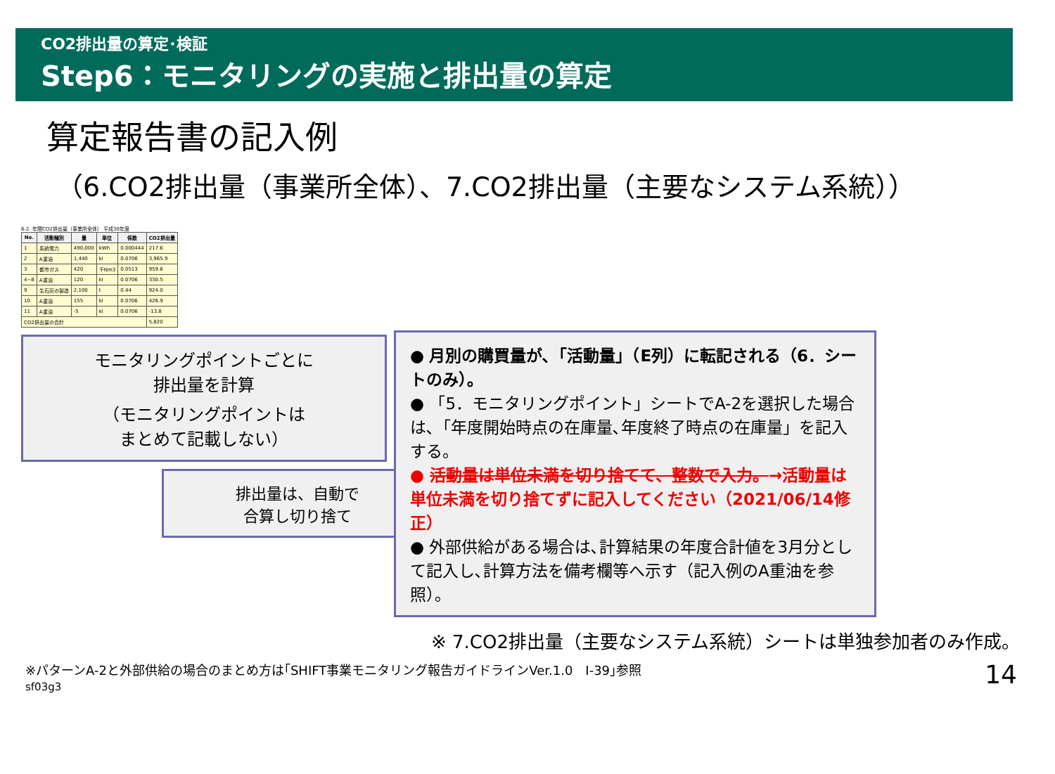CO2排出量の算定･検証
Step6：モニタリングの実施と排出量の算定
算定報告書の記入例
（6.CO2排出量（事業所全体）、7.CO2排出量（主要なシステム系統））
6-2. 年間CO2排出量（事業所全体） 平成30年度
| No. | 活動種別 | 量 | 単位 | 係数 | CO2排出量 |
| --- | --- | --- | --- | --- | --- |
| 1 | 系統電力 | 490,000 | kWh | 0.000444 | 217.6 |
| 2 | A重油 | 1,440 | kl | 0.0706 | 3,965.9 |
| 3 | 都市ガス | 420 | 千Nm3 | 0.0513 | 959.6 |
| 4~8 | A重油 | 120 | kl | 0.0706 | 330.5 |
| 9 | 生石灰の製造 | 2,100 | t | 0.44 | 924.0 |
| 10 | A重油 | 155 | kl | 0.0706 | 426.9 |
| 11 | A重油 | -5 | kl | 0.0706 | -13.8 |
| CO2排出量の合計 | | | | | 5,820 |
モニタリングポイントごとに
排出量を計算
（モニタリングポイントは
まとめて記載しない）
排出量は、自動で
合算し切り捨て
● 月別の購買量が､「活動量」（E列）に転記される（6．シートのみ）。
● 「5．モニタリングポイント」シートでA-2を選択した場合は､「年度開始時点の在庫量､年度終了時点の在庫量」を記入する。
● 活動量は単位未満を切り捨てて、整数で入力。→活動量は単位未満を切り捨てずに記入してください（2021/06/14修正）
● 外部供給がある場合は､計算結果の年度合計値を3月分として記入し､計算方法を備考欄等へ示す（記入例のA重油を参照）。
※ 7.CO2排出量（主要なシステム系統）シートは単独参加者のみ作成。
※パターンA-2と外部供給の場合のまとめ方は｢SHIFT事業モニタリング報告ガイドラインVer.1.0　Ⅰ-39｣参照
sf03g3 14